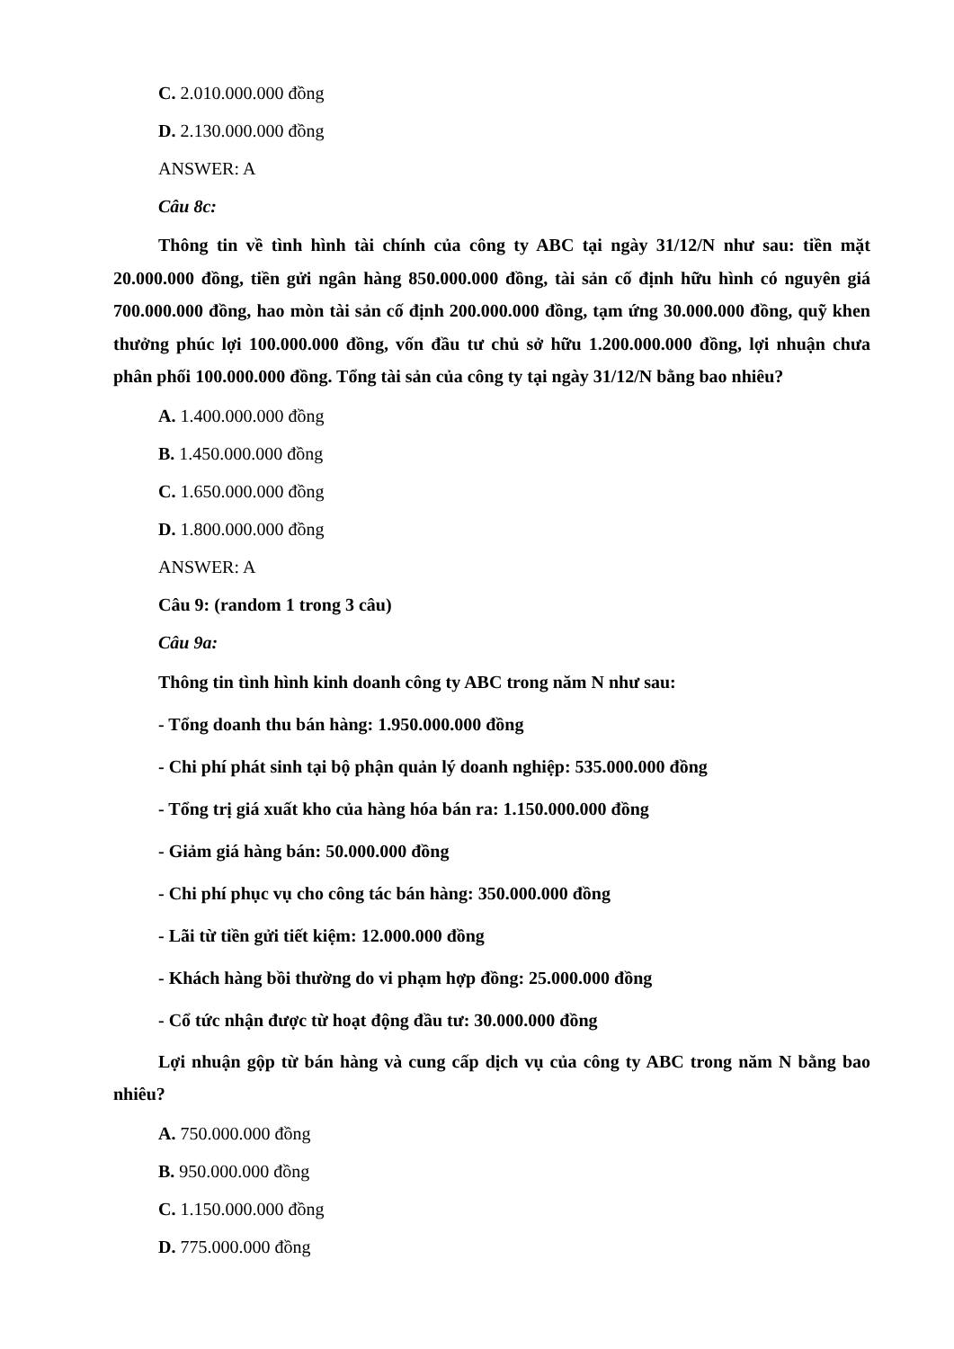C. 2.010.000.000 đồng
D. 2.130.000.000 đồng
ANSWER: A
Câu 8c:
Thông tin về tình hình tài chính của công ty ABC tại ngày 31/12/N như sau: tiền mặt 20.000.000 đồng, tiền gửi ngân hàng 850.000.000 đồng, tài sản cố định hữu hình có nguyên giá 700.000.000 đồng, hao mòn tài sản cố định 200.000.000 đồng, tạm ứng 30.000.000 đồng, quỹ khen thưởng phúc lợi 100.000.000 đồng, vốn đầu tư chủ sở hữu 1.200.000.000 đồng, lợi nhuận chưa phân phối 100.000.000 đồng. Tổng tài sản của công ty tại ngày 31/12/N bằng bao nhiêu?
A. 1.400.000.000 đồng
B. 1.450.000.000 đồng
C. 1.650.000.000 đồng
D. 1.800.000.000 đồng
ANSWER: A
Câu 9: (random 1 trong 3 câu)
Câu 9a:
Thông tin tình hình kinh doanh công ty ABC trong năm N như sau:
- Tổng doanh thu bán hàng: 1.950.000.000 đồng
- Chi phí phát sinh tại bộ phận quản lý doanh nghiệp: 535.000.000 đồng
- Tổng trị giá xuất kho của hàng hóa bán ra: 1.150.000.000 đồng
- Giảm giá hàng bán: 50.000.000 đồng
- Chi phí phục vụ cho công tác bán hàng: 350.000.000 đồng
- Lãi từ tiền gửi tiết kiệm: 12.000.000 đồng
- Khách hàng bồi thường do vi phạm hợp đồng: 25.000.000 đồng
- Cổ tức nhận được từ hoạt động đầu tư: 30.000.000 đồng
Lợi nhuận gộp từ bán hàng và cung cấp dịch vụ của công ty ABC trong năm N bằng bao nhiêu?
A. 750.000.000 đồng
B. 950.000.000 đồng
C. 1.150.000.000 đồng
D. 775.000.000 đồng